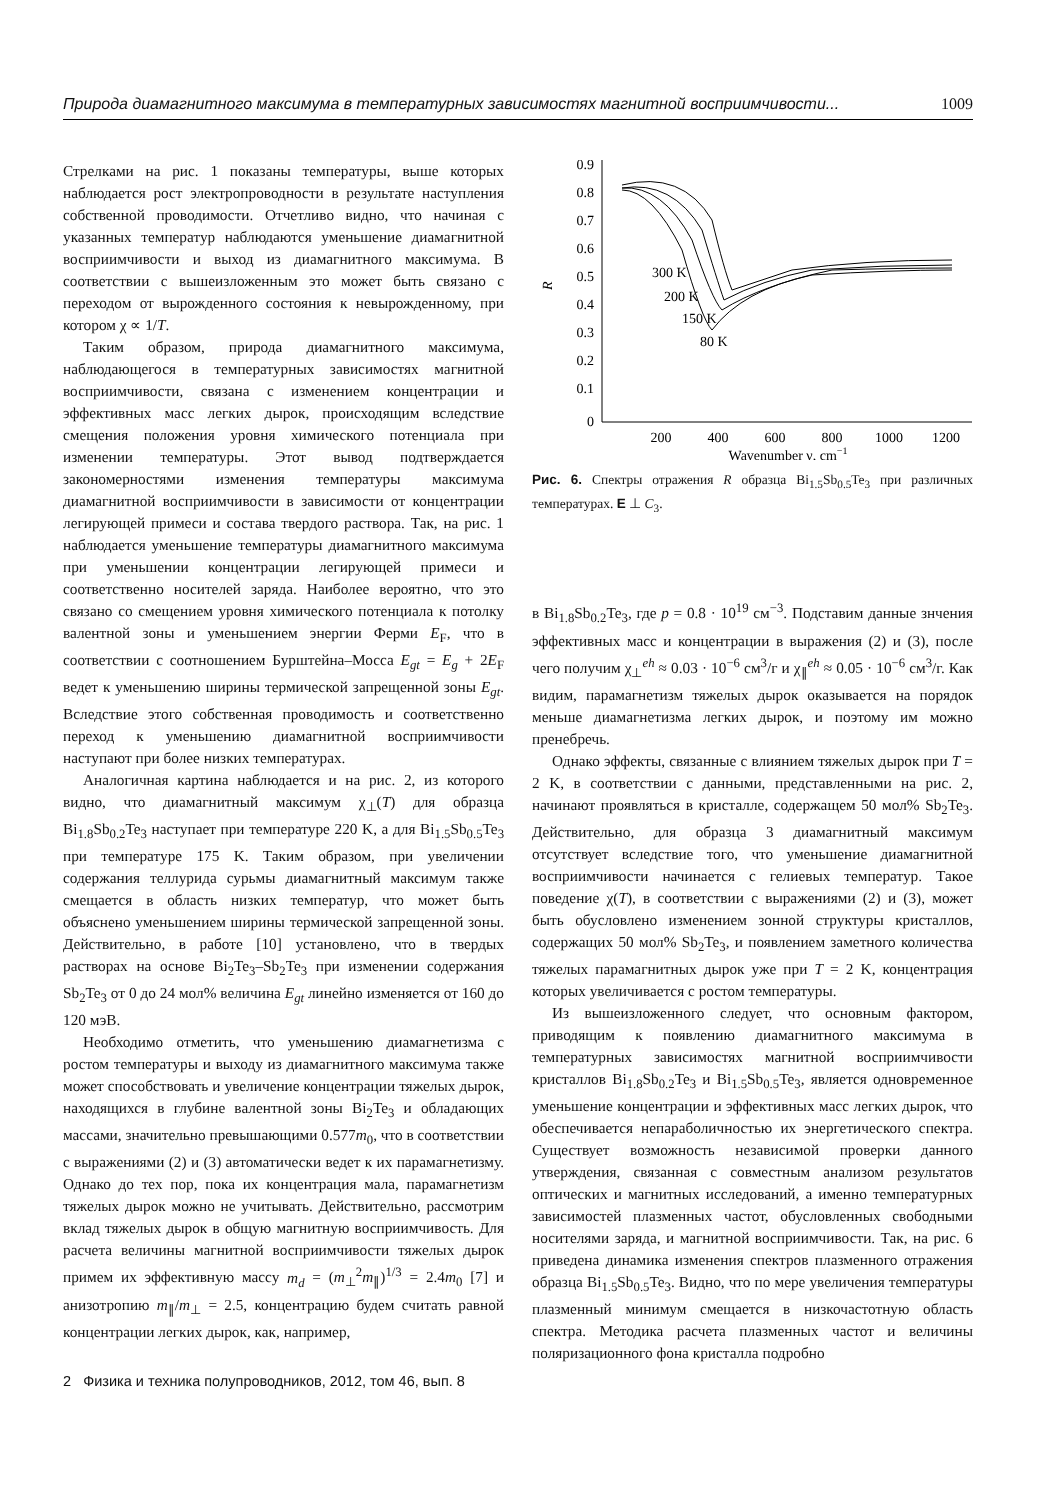Природа диамагнитного максимума в температурных зависимостях магнитной восприимчивости... 1009
Стрелками на рис. 1 показаны температуры, выше которых наблюдается рост электропроводности в результате наступления собственной проводимости. Отчетливо видно, что начиная с указанных температур наблюдаются уменьшение диамагнитной восприимчивости и выход из диамагнитного максимума. В соответствии с вышеизложенным это может быть связано с переходом от вырожденного состояния к невырожденному, при котором χ ∝ 1/T.
Таким образом, природа диамагнитного максимума, наблюдающегося в температурных зависимостях магнитной восприимчивости, связана с изменением концентрации и эффективных масс легких дырок, происходящим вследствие смещения положения уровня химического потенциала при изменении температуры. Этот вывод подтверждается закономерностями изменения температуры максимума диамагнитной восприимчивости в зависимости от концентрации легирующей примеси и состава твердого раствора. Так, на рис. 1 наблюдается уменьшение температуры диамагнитного максимума при уменьшении концентрации легирующей примеси и соответственно носителей заряда. Наиболее вероятно, что это связано со смещением уровня химического потенциала к потолку валентной зоны и уменьшением энергии Ферми E<sub>F</sub>, что в соответствии с соотношением Бурштейна–Мосса E<sub>gt</sub> = E<sub>g</sub> + 2E<sub>F</sub> ведет к уменьшению ширины термической запрещенной зоны E<sub>gt</sub>. Вследствие этого собственная проводимость и соответственно переход к уменьшению диамагнитной восприимчивости наступают при более низких температурах.
Аналогичная картина наблюдается и на рис. 2, из которого видно, что диамагнитный максимум χ<sub>⊥</sub>(T) для образца Bi<sub>1.8</sub>Sb<sub>0.2</sub>Te<sub>3</sub> наступает при температуре 220 K, а для Bi<sub>1.5</sub>Sb<sub>0.5</sub>Te<sub>3</sub> при температуре 175 K. Таким образом, при увеличении содержания теллурида сурьмы диамагнитный максимум также смещается в область низких температур, что может быть объяснено уменьшением ширины термической запрещенной зоны. Действительно, в работе [10] установлено, что в твердых растворах на основе Bi<sub>2</sub>Te<sub>3</sub>–Sb<sub>2</sub>Te<sub>3</sub> при изменении содержания Sb<sub>2</sub>Te<sub>3</sub> от 0 до 24 мол% величина E<sub>gt</sub> линейно изменяется от 160 до 120 мэВ.
Необходимо отметить, что уменьшению диамагнетизма с ростом температуры и выходу из диамагнитного максимума также может способствовать и увеличение концентрации тяжелых дырок, находящихся в глубине валентной зоны Bi<sub>2</sub>Te<sub>3</sub> и обладающих массами, значительно превышающими 0.577m<sub>0</sub>, что в соответствии с выражениями (2) и (3) автоматически ведет к их парамагнетизму. Однако до тех пор, пока их концентрация мала, парамагнетизм тяжелых дырок можно не учитывать. Действительно, рассмотрим вклад тяжелых дырок в общую магнитную восприимчивость. Для расчета величины магнитной восприимчивости тяжелых дырок примем их эффективную массу m<sub>d</sub> = (m<sub>⊥</sub><sup>2</sup>m<sub>∥</sub>)<sup>1/3</sup> = 2.4m<sub>0</sub> [7] и анизотропию m<sub>∥</sub>/m<sub>⊥</sub> = 2.5, концентрацию будем считать равной концентрации легких дырок, как, например,
0.9
0.8
0.7
0.6
0.5
0.4
0.3
0.2
0.1
0
R
200
400
600
800
1000
1200
Wavenumber ν, cm−1
300 K
200 K
150 K
80 K
Рис. 6. Спектры отражения R образца Bi<sub>1.5</sub>Sb<sub>0.5</sub>Te<sub>3</sub> при различных температурах. E ⊥ C<sub>3</sub>.
в Bi<sub>1.8</sub>Sb<sub>0.2</sub>Te<sub>3</sub>, где p = 0.8 · 10<sup>19</sup> см<sup>−3</sup>. Подставим данные знчения эффективных масс и концентрации в выражения (2) и (3), после чего получим χ<sub>⊥</sub><sup>eh</sup> ≈ 0.03 · 10<sup>−6</sup> см<sup>3</sup>/г и χ<sub>∥</sub><sup>eh</sup> ≈ 0.05 · 10<sup>−6</sup> см<sup>3</sup>/г. Как видим, парамагнетизм тяжелых дырок оказывается на порядок меньше диамагнетизма легких дырок, и поэтому им можно пренебречь.
Однако эффекты, связанные с влиянием тяжелых дырок при T = 2 K, в соответствии с данными, представленными на рис. 2, начинают проявляться в кристалле, содержащем 50 мол% Sb<sub>2</sub>Te<sub>3</sub>. Действительно, для образца 3 диамагнитный максимум отсутствует вследствие того, что уменьшение диамагнитной восприимчивости начинается с гелиевых температур. Такое поведение χ(T), в соответствии с выражениями (2) и (3), может быть обусловлено изменением зонной структуры кристаллов, содержащих 50 мол% Sb<sub>2</sub>Te<sub>3</sub>, и появлением заметного количества тяжелых парамагнитных дырок уже при T = 2 K, концентрация которых увеличивается с ростом температуры.
Из вышеизложенного следует, что основным фактором, приводящим к появлению диамагнитного максимума в температурных зависимостях магнитной восприимчивости кристаллов Bi<sub>1.8</sub>Sb<sub>0.2</sub>Te<sub>3</sub> и Bi<sub>1.5</sub>Sb<sub>0.5</sub>Te<sub>3</sub>, является одновременное уменьшение концентрации и эффективных масс легких дырок, что обеспечивается непараболичностью их энергетического спектра. Существует возможность независимой проверки данного утверждения, связанная с совместным анализом результатов оптических и магнитных исследований, а именно температурных зависимостей плазменных частот, обусловленных свободными носителями заряда, и магнитной восприимчивости. Так, на рис. 6 приведена динамика изменения спектров плазменного отражения образца Bi<sub>1.5</sub>Sb<sub>0.5</sub>Te<sub>3</sub>. Видно, что по мере увеличения температуры плазменный минимум смещается в низкочастотную область спектра. Методика расчета плазменных частот и величины поляризационного фона кристалла подробно
2 Физика и техника полупроводников, 2012, том 46, вып. 8